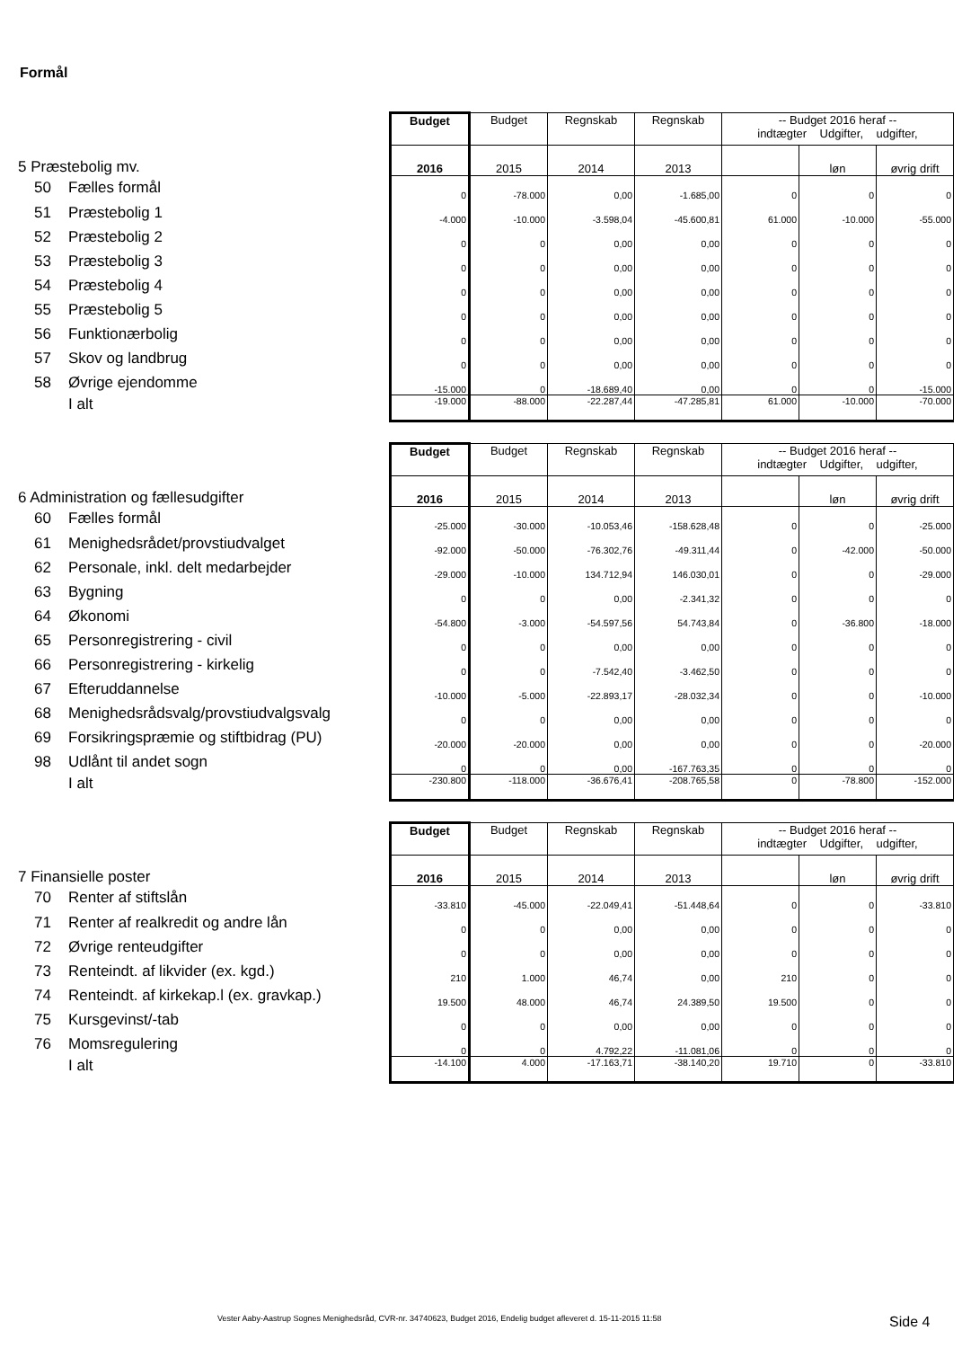Formål
| | Budget | Budget | Regnskab | Regnskab | -- Budget 2016 heraf -- indtægter Udgifter, udgifter, | | |
| 5 Præstebolig mv. | 2016 | 2015 | 2014 | 2013 | | løn | øvrig drift |
| 50 Fælles formål | 0 | -78.000 | 0,00 | -1.685,00 | 0 | 0 | 0 |
| 51 Præstebolig 1 | -4.000 | -10.000 | -3.598,04 | -45.600,81 | 61.000 | -10.000 | -55.000 |
| 52 Præstebolig 2 | 0 | 0 | 0,00 | 0,00 | 0 | 0 | 0 |
| 53 Præstebolig 3 | 0 | 0 | 0,00 | 0,00 | 0 | 0 | 0 |
| 54 Præstebolig 4 | 0 | 0 | 0,00 | 0,00 | 0 | 0 | 0 |
| 55 Præstebolig 5 | 0 | 0 | 0,00 | 0,00 | 0 | 0 | 0 |
| 56 Funktionærbolig | 0 | 0 | 0,00 | 0,00 | 0 | 0 | 0 |
| 57 Skov og landbrug | 0 | 0 | 0,00 | 0,00 | 0 | 0 | 0 |
| 58 Øvrige ejendomme | -15.000 | 0 | -18.689,40 | 0,00 | 0 | 0 | -15.000 |
| I alt | -19.000 | -88.000 | -22.287,44 | -47.285,81 | 61.000 | -10.000 | -70.000 |
| | Budget | Budget | Regnskab | Regnskab | -- Budget 2016 heraf -- indtægter Udgifter, udgifter, | | |
| 6 Administration og fællesudgifter | 2016 | 2015 | 2014 | 2013 | | løn | øvrig drift |
| 60 Fælles formål | -25.000 | -30.000 | -10.053,46 | -158.628,48 | 0 | 0 | -25.000 |
| 61 Menighedsrådet/provstiudvalget | -92.000 | -50.000 | -76.302,76 | -49.311,44 | 0 | -42.000 | -50.000 |
| 62 Personale, inkl. delt medarbejder | -29.000 | -10.000 | 134.712,94 | 146.030,01 | 0 | 0 | -29.000 |
| 63 Bygning | 0 | 0 | 0,00 | -2.341,32 | 0 | 0 | 0 |
| 64 Økonomi | -54.800 | -3.000 | -54.597,56 | 54.743,84 | 0 | -36.800 | -18.000 |
| 65 Personregistrering - civil | 0 | 0 | 0,00 | 0,00 | 0 | 0 | 0 |
| 66 Personregistrering - kirkelig | 0 | 0 | -7.542,40 | -3.462,50 | 0 | 0 | 0 |
| 67 Efteruddannelse | -10.000 | -5.000 | -22.893,17 | -28.032,34 | 0 | 0 | -10.000 |
| 68 Menighedsrådsvalg/provstiudvalgsvalg | 0 | 0 | 0,00 | 0,00 | 0 | 0 | 0 |
| 69 Forsikringspræmie og stiftbidrag (PU) | -20.000 | -20.000 | 0,00 | 0,00 | 0 | 0 | -20.000 |
| 98 Udlånt til andet sogn | 0 | 0 | 0,00 | -167.763,35 | 0 | 0 | 0 |
| I alt | -230.800 | -118.000 | -36.676,41 | -208.765,58 | 0 | -78.800 | -152.000 |
| | Budget | Budget | Regnskab | Regnskab | -- Budget 2016 heraf -- indtægter Udgifter, udgifter, | | |
| 7 Finansielle poster | 2016 | 2015 | 2014 | 2013 | | løn | øvrig drift |
| 70 Renter af stiftslån | -33.810 | -45.000 | -22.049,41 | -51.448,64 | 0 | 0 | -33.810 |
| 71 Renter af realkredit og andre lån | 0 | 0 | 0,00 | 0,00 | 0 | 0 | 0 |
| 72 Øvrige renteudgifter | 0 | 0 | 0,00 | 0,00 | 0 | 0 | 0 |
| 73 Renteindt. af likvider (ex. kgd.) | 210 | 1.000 | 46,74 | 0,00 | 210 | 0 | 0 |
| 74 Renteindt. af kirkekap.l (ex. gravkap.) | 19.500 | 48.000 | 46,74 | 24.389,50 | 19.500 | 0 | 0 |
| 75 Kursgevinst/-tab | 0 | 0 | 0,00 | 0,00 | 0 | 0 | 0 |
| 76 Momsregulering | 0 | 0 | 4.792,22 | -11.081,06 | 0 | 0 | 0 |
| I alt | -14.100 | 4.000 | -17.163,71 | -38.140,20 | 19.710 | 0 | -33.810 |
Vester Aaby-Aastrup Sognes Menighedsråd, CVR-nr. 34740623, Budget 2016, Endelig budget afleveret d. 15-11-2015 11:58
Side 4